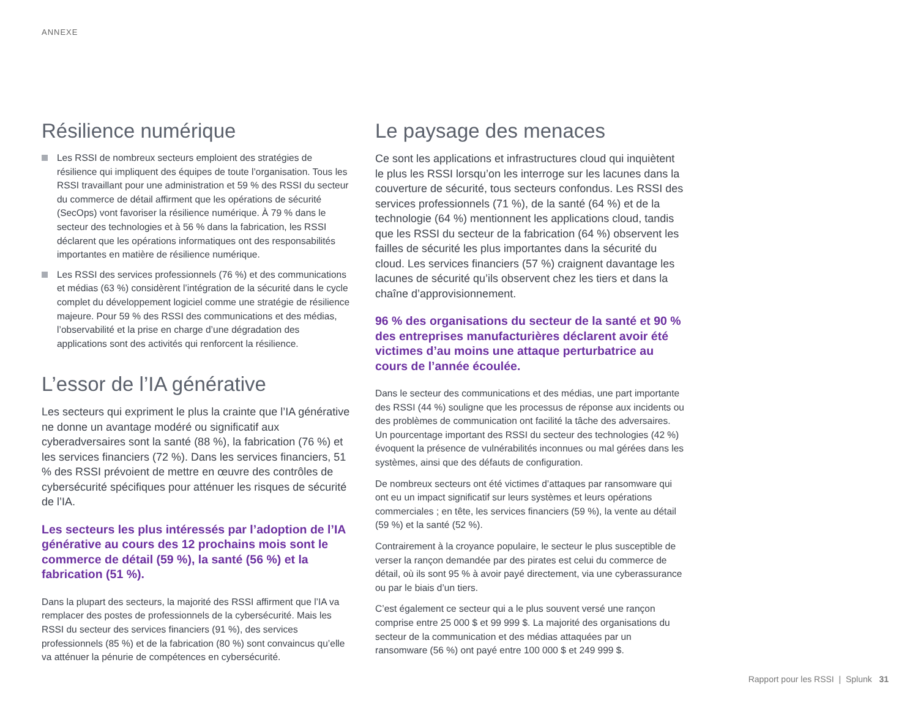ANNEXE
Résilience numérique
Les RSSI de nombreux secteurs emploient des stratégies de résilience qui impliquent des équipes de toute l’organisation. Tous les RSSI travaillant pour une administration et 59 % des RSSI du secteur du commerce de détail affirment que les opérations de sécurité (SecOps) vont favoriser la résilience numérique. À 79 % dans le secteur des technologies et à 56 % dans la fabrication, les RSSI déclarent que les opérations informatiques ont des responsabilités importantes en matière de résilience numérique.
Les RSSI des services professionnels (76 %) et des communications et médias (63 %) considèrent l’intégration de la sécurité dans le cycle complet du développement logiciel comme une stratégie de résilience majeure. Pour 59 % des RSSI des communications et des médias, l’observabilité et la prise en charge d’une dégradation des applications sont des activités qui renforcent la résilience.
L’essor de l’IA générative
Les secteurs qui expriment le plus la crainte que l’IA générative ne donne un avantage modéré ou significatif aux cyberadversaires sont la santé (88 %), la fabrication (76 %) et les services financiers (72 %). Dans les services financiers, 51 % des RSSI prévoient de mettre en œuvre des contrôles de cybersécurité spécifiques pour atténuer les risques de sécurité de l’IA.
Les secteurs les plus intéressés par l’adoption de l’IA générative au cours des 12 prochains mois sont le commerce de détail (59 %), la santé (56 %) et la fabrication (51 %).
Dans la plupart des secteurs, la majorité des RSSI affirment que l’IA va remplacer des postes de professionnels de la cybersécurité. Mais les RSSI du secteur des services financiers (91 %), des services professionnels (85 %) et de la fabrication (80 %) sont convaincus qu’elle va atténuer la pénurie de compétences en cybersécurité.
Le paysage des menaces
Ce sont les applications et infrastructures cloud qui inquiètent le plus les RSSI lorsqu’on les interroge sur les lacunes dans la couverture de sécurité, tous secteurs confondus. Les RSSI des services professionnels (71 %), de la santé (64 %) et de la technologie (64 %) mentionnent les applications cloud, tandis que les RSSI du secteur de la fabrication (64 %) observent les failles de sécurité les plus importantes dans la sécurité du cloud. Les services financiers (57 %) craignent davantage les lacunes de sécurité qu’ils observent chez les tiers et dans la chaîne d’approvisionnement.
96 % des organisations du secteur de la santé et 90 % des entreprises manufacturières déclarent avoir été victimes d’au moins une attaque perturbatrice au cours de l’année écoulée.
Dans le secteur des communications et des médias, une part importante des RSSI (44 %) souligne que les processus de réponse aux incidents ou des problèmes de communication ont facilité la tâche des adversaires. Un pourcentage important des RSSI du secteur des technologies (42 %) évoquent la présence de vulnérabilités inconnues ou mal gérées dans les systèmes, ainsi que des défauts de configuration.
De nombreux secteurs ont été victimes d’attaques par ransomware qui ont eu un impact significatif sur leurs systèmes et leurs opérations commerciales ; en tête, les services financiers (59 %), la vente au détail (59 %) et la santé (52 %).
Contrairement à la croyance populaire, le secteur le plus susceptible de verser la rançon demandée par des pirates est celui du commerce de détail, où ils sont 95 % à avoir payé directement, via une cyberassurance ou par le biais d’un tiers.
C’est également ce secteur qui a le plus souvent versé une rançon comprise entre 25 000 $ et 99 999 $. La majorité des organisations du secteur de la communication et des médias attaquées par un ransomware (56 %) ont payé entre 100 000 $ et 249 999 $.
Rapport pour les RSSI | Splunk 31